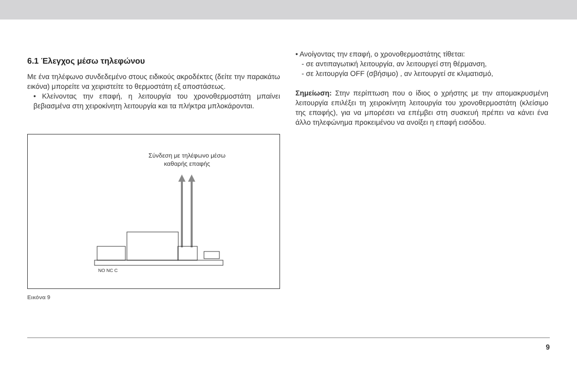6.1 Έλεγχος μέσω τηλεφώνου
Με ένα τηλέφωνο συνδεδεμένο στους ειδικούς ακροδέκτες (δείτε την παρακάτω εικόνα) μπορείτε να χειριστείτε το θερμοστάτη εξ αποστάσεως.
• Κλείνοντας την επαφή, η λειτουργία του χρονοθερμοστάτη μπαίνει βεβιασμένα στη χειροκίνητη λειτουργία και τα πλήκτρα μπλοκάρονται.
Σύνδεση με τηλέφωνο μέσω
καθαρής επαφής
NO NC C
Εικόνα 9
• Ανοίγοντας την επαφή, ο χρονοθερμοστάτης τίθεται:
- σε αντιπαγωτική λειτουργία, αν λειτουργεί στη θέρμανση,
- σε λειτουργία OFF (σβήσιμο) , αν λειτουργεί σε κλιματισμό,
Σημείωση: Στην περίπτωση που ο ίδιος ο χρήστης με την απομακρυσμένη λειτουργία επιλέξει τη χειροκίνητη λειτουργία του χρονοθερμοστάτη (κλείσιμο της επαφής), για να μπορέσει να επέμβει στη συσκευή πρέπει να κάνει ένα άλλο τηλεφώνημα προκειμένου να ανοίξει η επαφή εισόδου.
9